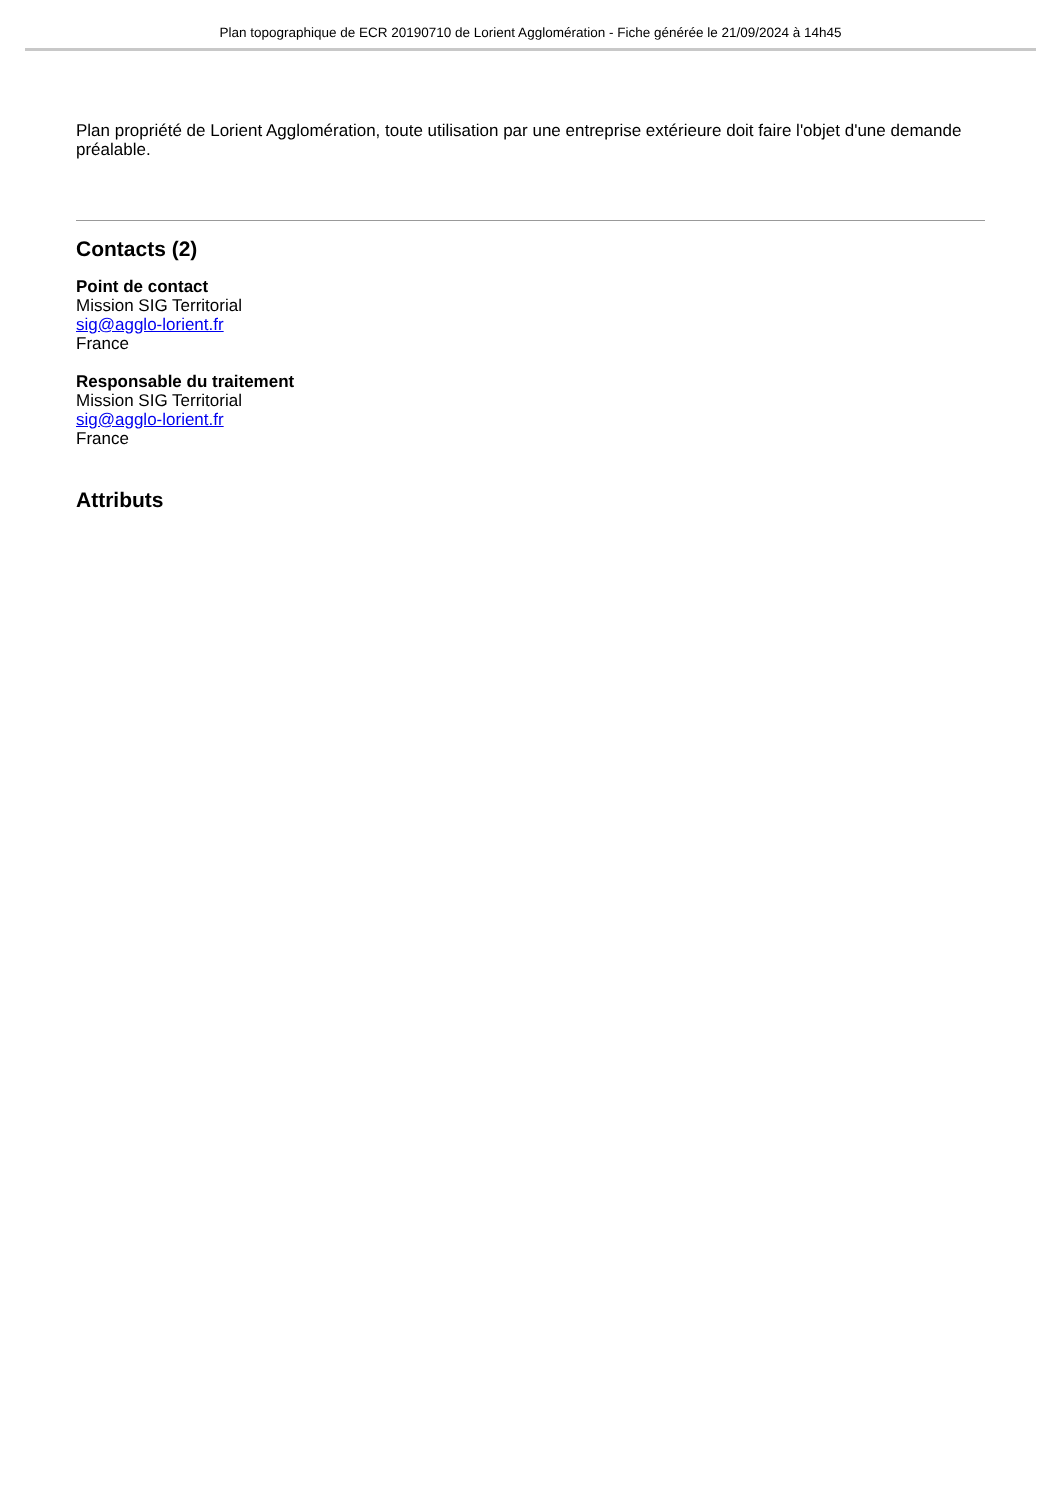Plan topographique de ECR 20190710 de Lorient Agglomération - Fiche générée le 21/09/2024 à 14h45
Plan propriété de Lorient Agglomération, toute utilisation par une entreprise extérieure doit faire l'objet d'une demande préalable.
Contacts (2)
Point de contact
Mission SIG Territorial
sig@agglo-lorient.fr
France
Responsable du traitement
Mission SIG Territorial
sig@agglo-lorient.fr
France
Attributs